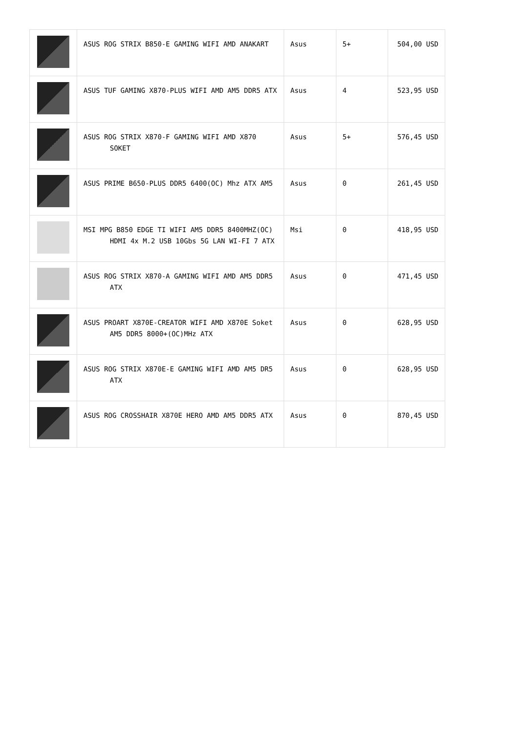| | ASUS ROG STRIX B850-E GAMING WIFI AMD ANAKART | Asus | 5+ | 504,00 USD |
| | ASUS TUF GAMING X870-PLUS WIFI AMD AM5 DDR5 ATX | Asus | 4 | 523,95 USD |
| | ASUS ROG STRIX X870-F GAMING WIFI AMD X870 SOKET | Asus | 5+ | 576,45 USD |
| | ASUS PRIME B650-PLUS DDR5 6400(OC) Mhz ATX AM5 | Asus | 0 | 261,45 USD |
| | MSI MPG B850 EDGE TI WIFI AM5 DDR5 8400MHZ(OC) HDMI 4x M.2 USB 10Gbs 5G LAN WI-FI 7 ATX | Msi | 0 | 418,95 USD |
| | ASUS ROG STRIX X870-A GAMING WIFI AMD AM5 DDR5 ATX | Asus | 0 | 471,45 USD |
| | ASUS PROART X870E-CREATOR WIFI AMD X870E Soket AM5 DDR5 8000+(OC)MHz ATX | Asus | 0 | 628,95 USD |
| | ASUS ROG STRIX X870E-E GAMING WIFI AMD AM5 DR5 ATX | Asus | 0 | 628,95 USD |
| | ASUS ROG CROSSHAIR X870E HERO AMD AM5 DDR5 ATX | Asus | 0 | 870,45 USD |